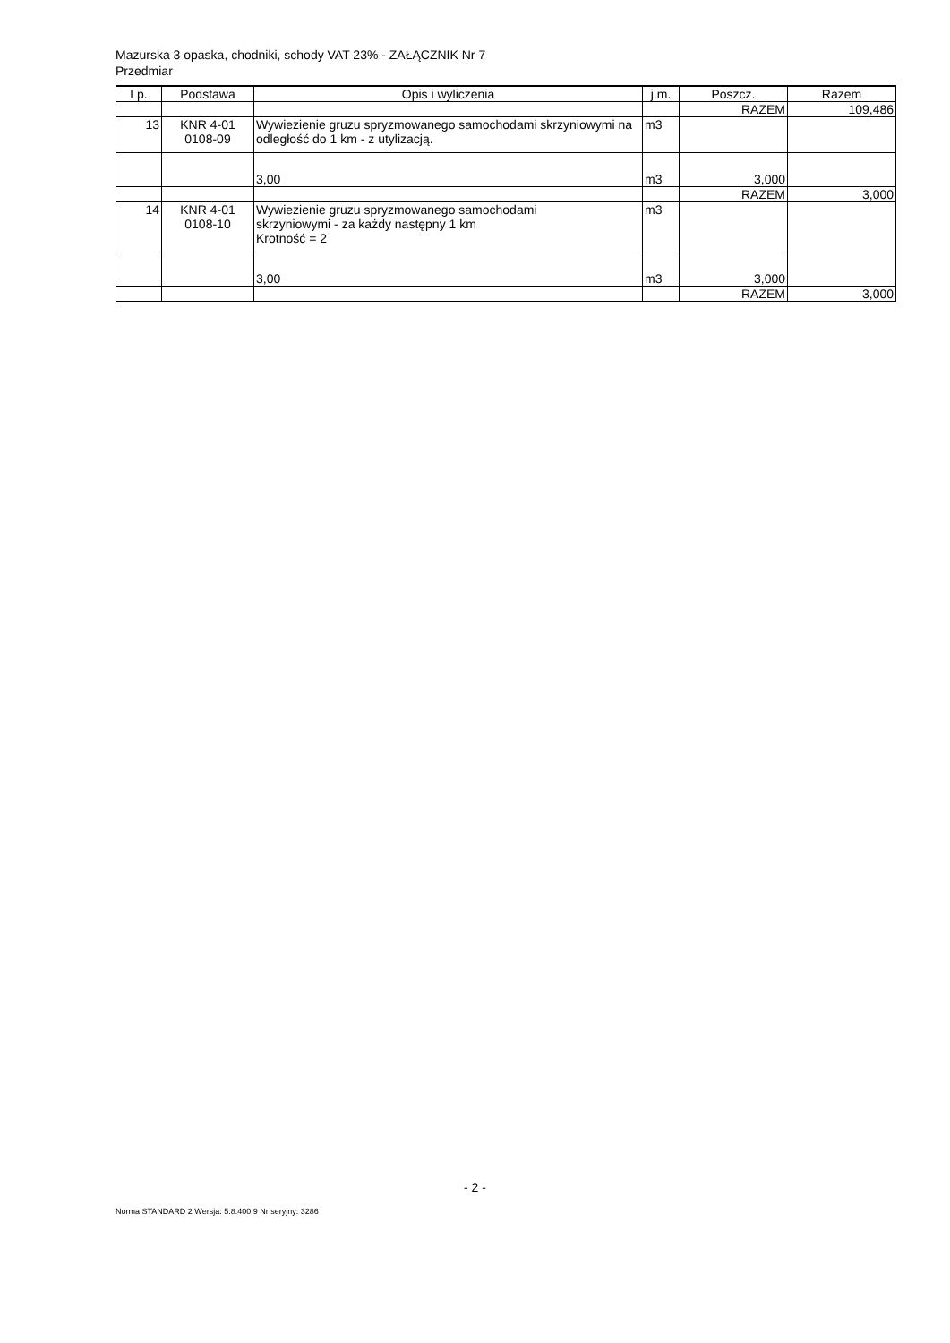Mazurska 3 opaska, chodniki, schody VAT 23% - ZAŁĄCZNIK Nr 7
Przedmiar
| Lp. | Podstawa | Opis i wyliczenia | j.m. | Poszcz. | Razem |
| --- | --- | --- | --- | --- | --- |
| | | | | RAZEM | 109,486 |
| 13 | KNR 4-01 0108-09 | Wywiezienie gruzu spryzmowanego samochodami skrzyniowymi na odległość do 1 km - z utylizacją. | m3 | | |
| | | 3,00 | m3 | 3,000 | |
| | | | | RAZEM | 3,000 |
| 14 | KNR 4-01 0108-10 | Wywiezienie gruzu spryzmowanego samochodami skrzyniowymi - za każdy następny 1 km Krotność = 2 | m3 | | |
| | | 3,00 | m3 | 3,000 | |
| | | | | RAZEM | 3,000 |
- 2 -
Norma STANDARD 2 Wersja: 5.8.400.9 Nr seryjny: 3286